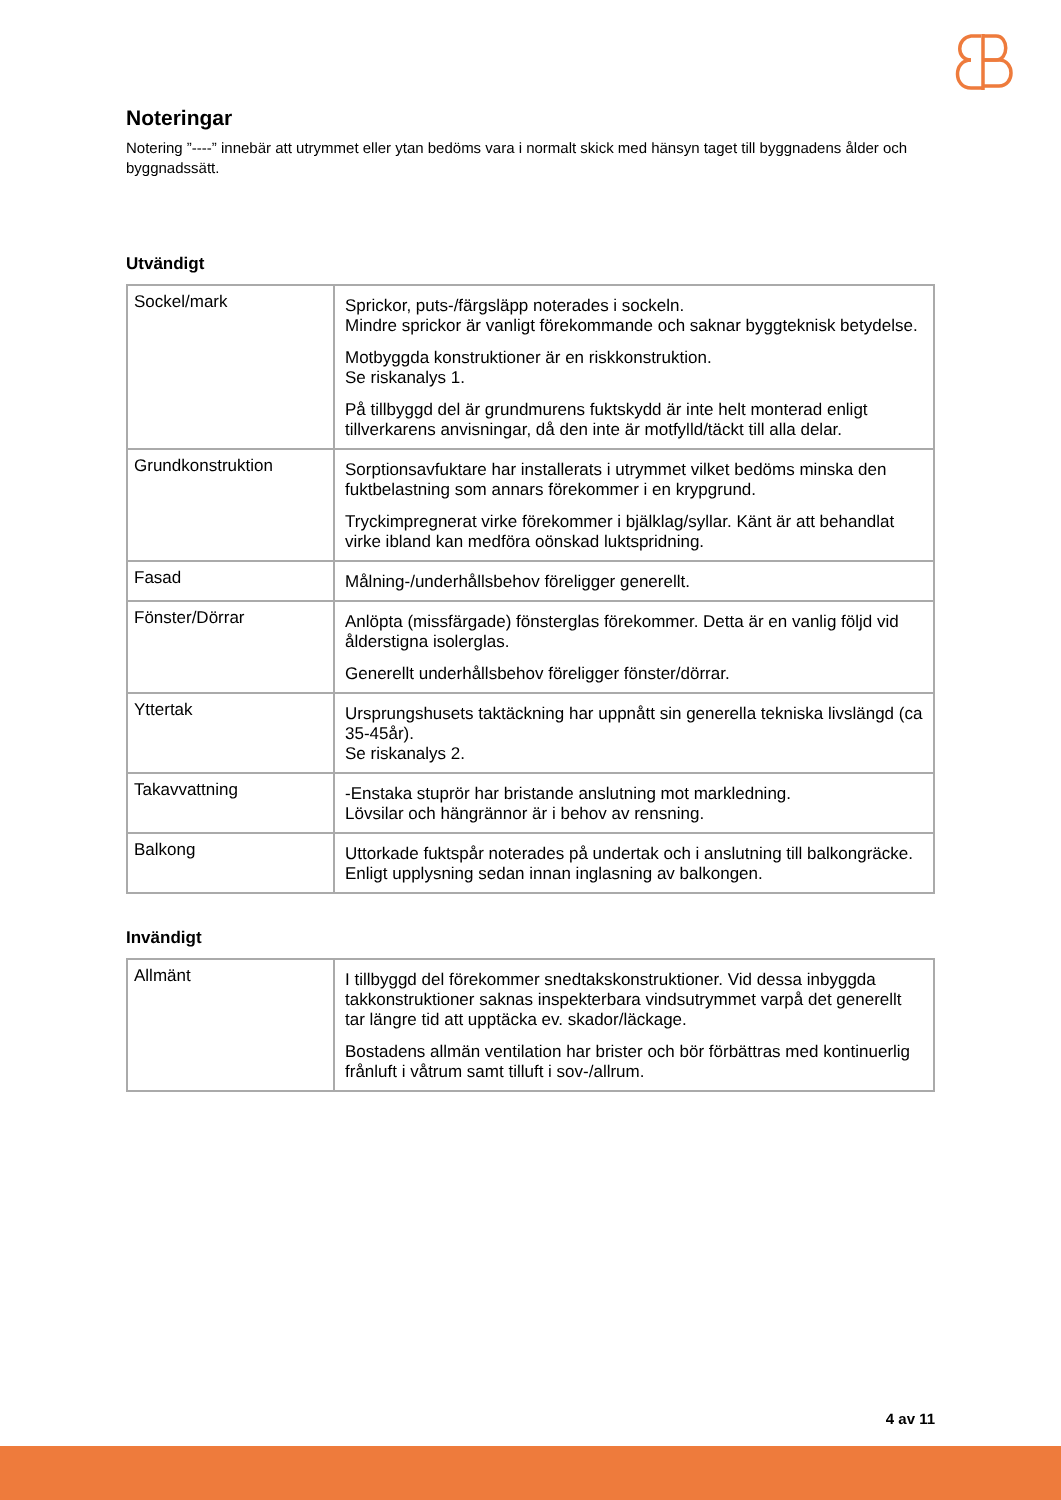Noteringar
Notering ”----” innebär att utrymmet eller ytan bedöms vara i normalt skick med hänsyn taget till byggnadens ålder och byggnadssätt.
Utvändigt
| Sockel/mark | Sprickor, puts-/färgsläpp noterades i sockeln. Mindre sprickor är vanligt förekommande och saknar byggteknisk betydelse. Motbyggda konstruktioner är en riskkonstruktion. Se riskanalys 1. På tillbyggd del är grundmurens fuktskydd är inte helt monterad enligt tillverkarens anvisningar, då den inte är motfylld/täckt till alla delar. |
| Grundkonstruktion | Sorptionsavfuktare har installerats i utrymmet vilket bedöms minska den fuktbelastning som annars förekommer i en krypgrund. Tryckimpregnerat virke förekommer i bjälklag/syllar. Känt är att behandlat virke ibland kan medföra oönskad luktspridning. |
| Fasad | Målning-/underhållsbehov föreligger generellt. |
| Fönster/Dörrar | Anlöpta (missfärgade) fönsterglas förekommer. Detta är en vanlig följd vid ålderstigna isolerglas. Generellt underhållsbehov föreligger fönster/dörrar. |
| Yttertak | Ursprungshusets taktäckning har uppnått sin generella tekniska livslängd (ca 35-45år). Se riskanalys 2. |
| Takavvattning | -Enstaka stuprör har bristande anslutning mot markledning. Lövsilar och hängrännor är i behov av rensning. |
| Balkong | Uttorkade fuktspår noterades på undertak och i anslutning till balkongräcke. Enligt upplysning sedan innan inglasning av balkongen. |
Invändigt
| Allmänt | I tillbyggd del förekommer snedtakskonstruktioner. Vid dessa inbyggda takkonstruktioner saknas inspekterbara vindsutrymmet varpå det generellt tar längre tid att upptäcka ev. skador/läckage. Bostadens allmän ventilation har brister och bör förbättras med kontinuerlig frånluft i våtrum samt tilluft i sov-/allrum. |
4 av 11